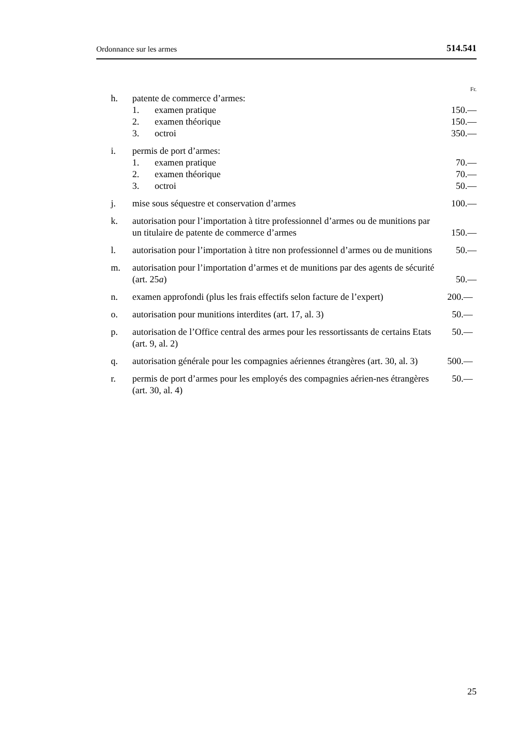Ordonnance sur les armes 514.541
Fr.
h. patente de commerce d’armes:
1. examen pratique
150.—
2. examen théorique
150.—
3. octroi
350.—
i. permis de port d’armes:
1. examen pratique
70.—
2. examen théorique
70.—
3. octroi
50.—
j. mise sous séquestre et conservation d’armes 100.—
k. autorisation pour l’importation à titre professionnel d’armes ou de munitions par un titulaire de patente de commerce d’armes 150.—
l. autorisation pour l’importation à titre non professionnel d’armes ou de munitions 50.—
m. autorisation pour l’importation d’armes et de munitions par des agents de sécurité (art. 25a) 50.—
n. examen approfondi (plus les frais effectifs selon facture de l’expert) 200.—
o. autorisation pour munitions interdites (art. 17, al. 3) 50.—
p. autorisation de l’Office central des armes pour les ressortissants de certains Etats (art. 9, al. 2) 50.—
q. autorisation générale pour les compagnies aériennes étrangères (art. 30, al. 3) 500.—
r. permis de port d’armes pour les employés des compagnies aérien-nes étrangères (art. 30, al. 4) 50.—
25